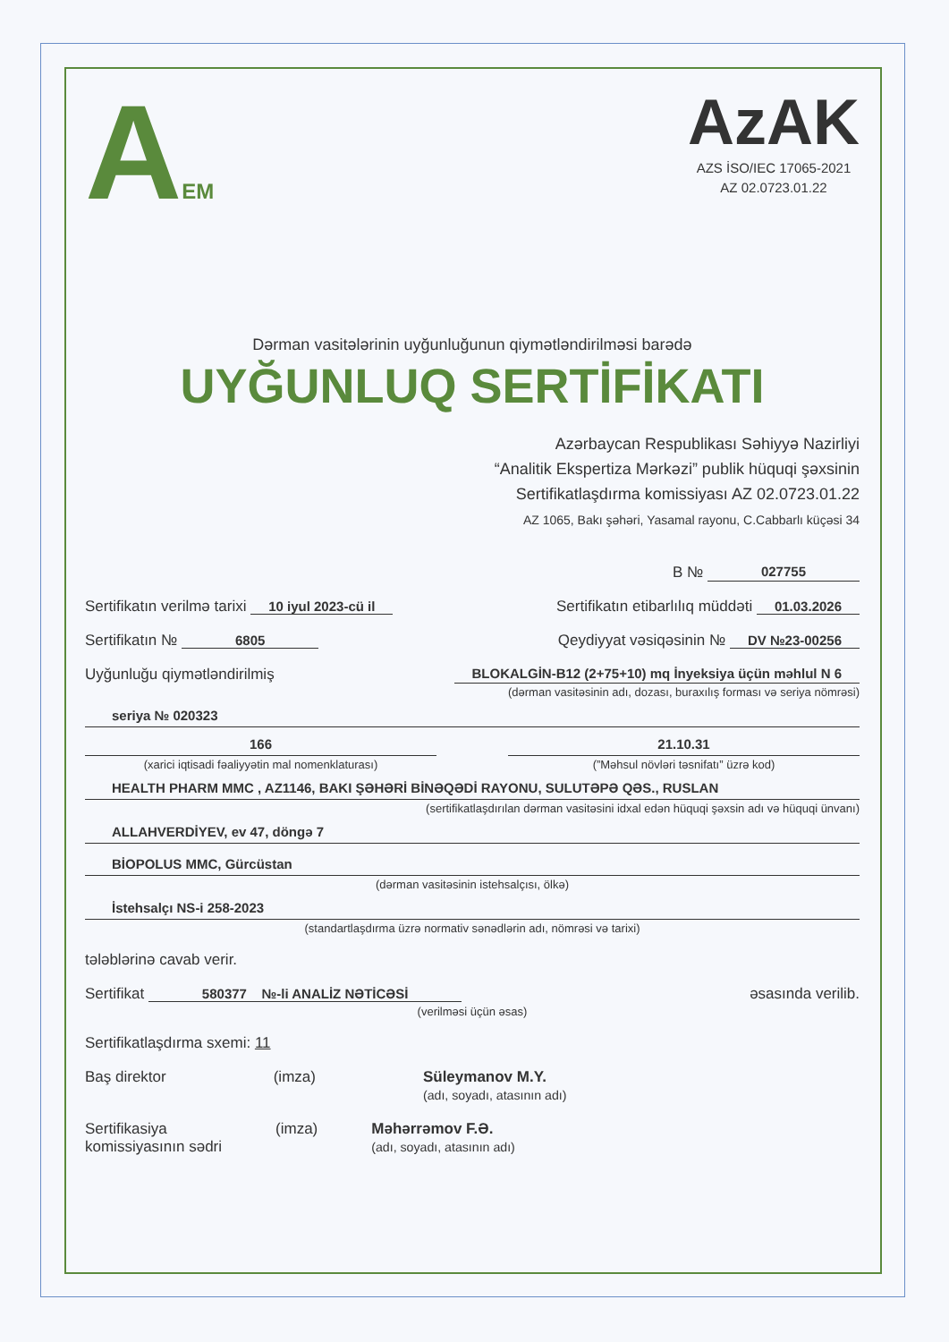AEM
AzAK
AZS İSO/IEC 17065-2021
AZ 02.0723.01.22
Dərman vasitələrinin uyğunluğunun qiymətləndirilməsi barədə
UYĞUNLUQ SERTİFİKATI
Azərbaycan Respublikası Səhiyyə Nazirliyi
“Analitik Ekspertiza Mərkəzi” publik hüquqi şəxsinin
Sertifikatlaşdırma komissiyası AZ 02.0723.01.22
AZ 1065, Bakı şəhəri, Yasamal rayonu, C.Cabbarlı küçəsi 34
B № 027755
Sertifikatın verilmə tarixi 10 iyul 2023-cü il Sertifikatın etibarlılıq müddəti 01.03.2026
Sertifikatın № 6805 Qeydiyyat vəsiqəsinin № DV №23-00256
Uyğunluğu qiymətləndirilmiş BLOKALGİN-B12 (2+75+10) mq İnyeksiya üçün məhlul N 6
(dərman vasitəsinin adı, dozası, buraxılış forması və seriya nömrəsi)
seriya № 020323
166
(xarici iqtisadi fəaliyyətin mal nomenklaturası)
21.10.31
(”Məhsul növləri təsnifatı” üzrə kod)
HEALTH PHARM MMC , AZ1146, BAKI ŞƏHƏRİ BİNƏQƏDİ RAYONU, SULUTƏPƏ QƏS., RUSLAN
(sertifikatlaşdırılan dərman vasitəsini idxal edən hüquqi şəxsin adı və hüquqi ünvanı)
ALLAHVERDİYEV, ev 47, döngə 7
BİOPOLUS MMC, Gürcüstan
(dərman vasitəsinin istehsalçısı, ölkə)
İstehsalçı NS-i 258-2023
(standartlaşdırma üzrə normativ sənədlərin adı, nömrəsi və tarixi)
tələblərinə cavab verir.
Sertifikat 580377 №-li ANALİZ NƏTİCƏSİ əsasında verilib.
(verilməsi üçün əsas)
Sertifikatlaşdırma sxemi: 11
Baş direktor (imza) Süleymanov M.Y.
(adı, soyadı, atasının adı)
Sertifikasiya
komissiyasının sədri (imza) Məhərrəmov F.Ə.
(adı, soyadı, atasının adı)